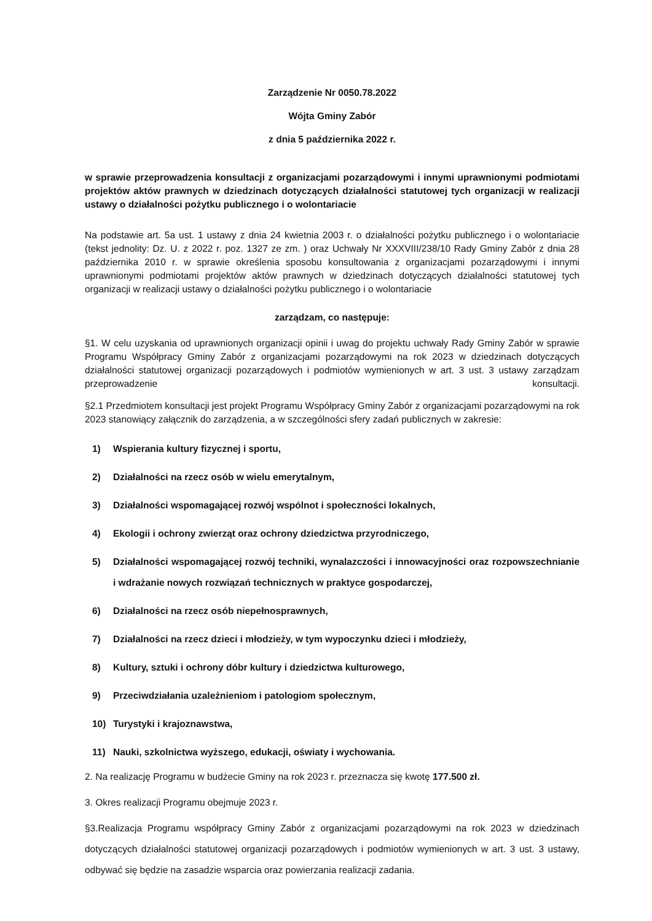Zarządzenie Nr 0050.78.2022
Wójta Gminy Zabór
z dnia 5 października 2022 r.
w sprawie przeprowadzenia konsultacji z organizacjami pozarządowymi i innymi uprawnionymi podmiotami projektów aktów prawnych w dziedzinach dotyczących działalności statutowej tych organizacji w realizacji ustawy o działalności pożytku publicznego i o wolontariacie
Na podstawie art. 5a ust. 1 ustawy z dnia 24 kwietnia 2003 r. o działalności pożytku publicznego i o wolontariacie (tekst jednolity: Dz. U. z 2022 r. poz. 1327 ze zm. ) oraz Uchwały Nr XXXVIII/238/10 Rady Gminy Zabór z dnia 28 października 2010 r. w sprawie określenia sposobu konsultowania z organizacjami pozarządowymi i innymi uprawnionymi podmiotami projektów aktów prawnych w dziedzinach dotyczących działalności statutowej tych organizacji w realizacji ustawy o działalności pożytku publicznego i o wolontariacie
zarządzam, co następuje:
§1. W celu uzyskania od uprawnionych organizacji opinii i uwag do projektu uchwały Rady Gminy Zabór w sprawie Programu Współpracy Gminy Zabór z organizacjami pozarządowymi na rok 2023 w dziedzinach dotyczących działalności statutowej organizacji pozarządowych i podmiotów wymienionych w art. 3 ust. 3 ustawy zarządzam przeprowadzenie konsultacji.
§2.1 Przedmiotem konsultacji jest projekt Programu Współpracy Gminy Zabór z organizacjami pozarządowymi na rok 2023 stanowiący załącznik do zarządzenia, a w szczególności sfery zadań publicznych w zakresie:
1) Wspierania kultury fizycznej i sportu,
2) Działalności na rzecz osób w wielu emerytalnym,
3) Działalności wspomagającej rozwój wspólnot i społeczności lokalnych,
4) Ekologii i ochrony zwierząt oraz ochrony dziedzictwa przyrodniczego,
5) Działalności wspomagającej rozwój techniki, wynalazczości i innowacyjności oraz rozpowszechnianie i wdrażanie nowych rozwiązań technicznych w praktyce gospodarczej,
6) Działalności na rzecz osób niepełnosprawnych,
7) Działalności na rzecz dzieci i młodzieży, w tym wypoczynku dzieci i młodzieży,
8) Kultury, sztuki i ochrony dóbr kultury i dziedzictwa kulturowego,
9) Przeciwdziałania uzależnieniom i patologiom społecznym,
10) Turystyki i krajoznawstwa,
11) Nauki, szkolnictwa wyższego, edukacji, oświaty i wychowania.
2. Na realizację Programu w budżecie Gminy na rok 2023 r. przeznacza się kwotę 177.500 zł.
3. Okres realizacji Programu obejmuje 2023 r.
§3.Realizacja Programu współpracy Gminy Zabór z organizacjami pozarządowymi na rok 2023 w dziedzinach dotyczących działalności statutowej organizacji pozarządowych i podmiotów wymienionych w art. 3 ust. 3 ustawy, odbywać się będzie na zasadzie wsparcia oraz powierzania realizacji zadania.